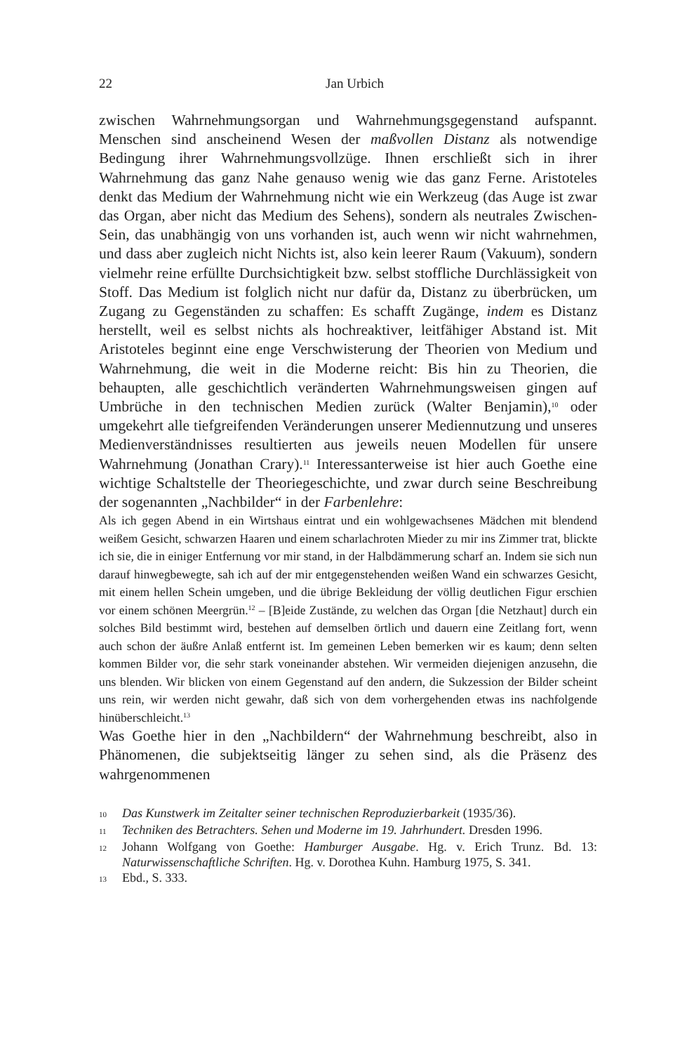22
Jan Urbich
zwischen Wahrnehmungsorgan und Wahrnehmungsgegenstand aufspannt. Menschen sind anscheinend Wesen der maßvollen Distanz als notwendige Bedingung ihrer Wahrnehmungsvollzüge. Ihnen erschließt sich in ihrer Wahrnehmung das ganz Nahe genauso wenig wie das ganz Ferne. Aristoteles denkt das Medium der Wahrnehmung nicht wie ein Werkzeug (das Auge ist zwar das Organ, aber nicht das Medium des Sehens), sondern als neutrales Zwischen-Sein, das unabhängig von uns vorhanden ist, auch wenn wir nicht wahrnehmen, und dass aber zugleich nicht Nichts ist, also kein leerer Raum (Vakuum), sondern vielmehr reine erfüllte Durchsichtigkeit bzw. selbst stoffliche Durchlässigkeit von Stoff. Das Medium ist folglich nicht nur dafür da, Distanz zu überbrücken, um Zugang zu Gegenständen zu schaffen: Es schafft Zugänge, indem es Distanz herstellt, weil es selbst nichts als hochreaktiver, leitfähiger Abstand ist. Mit Aristoteles beginnt eine enge Verschwisterung der Theorien von Medium und Wahrnehmung, die weit in die Moderne reicht: Bis hin zu Theorien, die behaupten, alle geschichtlich veränderten Wahrnehmungsweisen gingen auf Umbrüche in den technischen Medien zurück (Walter Benjamin),<sup>10</sup> oder umgekehrt alle tiefgreifenden Veränderungen unserer Mediennutzung und unseres Medienverständnisses resultierten aus jeweils neuen Modellen für unsere Wahrnehmung (Jonathan Crary).<sup>11</sup> Interessanterweise ist hier auch Goethe eine wichtige Schaltstelle der Theoriegeschichte, und zwar durch seine Beschreibung der sogenannten „Nachbilder“ in der Farbenlehre:
Als ich gegen Abend in ein Wirtshaus eintrat und ein wohlgewachsenes Mädchen mit blendend weißem Gesicht, schwarzen Haaren und einem scharlachroten Mieder zu mir ins Zimmer trat, blickte ich sie, die in einiger Entfernung vor mir stand, in der Halbdämmerung scharf an. Indem sie sich nun darauf hinwegbewegte, sah ich auf der mir entgegenstehenden weißen Wand ein schwarzes Gesicht, mit einem hellen Schein umgeben, und die übrige Bekleidung der völlig deutlichen Figur erschien vor einem schönen Meergrün.<sup>12</sup> – [B]eide Zustände, zu welchen das Organ [die Netzhaut] durch ein solches Bild bestimmt wird, bestehen auf demselben örtlich und dauern eine Zeitlang fort, wenn auch schon der äußre Anlaß entfernt ist. Im gemeinen Leben bemerken wir es kaum; denn selten kommen Bilder vor, die sehr stark voneinander abstehen. Wir vermeiden diejenigen anzusehn, die uns blenden. Wir blicken von einem Gegenstand auf den andern, die Sukzession der Bilder scheint uns rein, wir werden nicht gewahr, daß sich von dem vorhergehenden etwas ins nachfolgende hinüberschleicht.<sup>13</sup>
Was Goethe hier in den „Nachbildern“ der Wahrnehmung beschreibt, also in Phänomenen, die subjektseitig länger zu sehen sind, als die Präsenz des wahrgenommenen
10 Das Kunstwerk im Zeitalter seiner technischen Reproduzierbarkeit (1935/36).
11 Techniken des Betrachters. Sehen und Moderne im 19. Jahrhundert. Dresden 1996.
12 Johann Wolfgang von Goethe: Hamburger Ausgabe. Hg. v. Erich Trunz. Bd. 13: Naturwissenschaftliche Schriften. Hg. v. Dorothea Kuhn. Hamburg 1975, S. 341.
13 Ebd., S. 333.